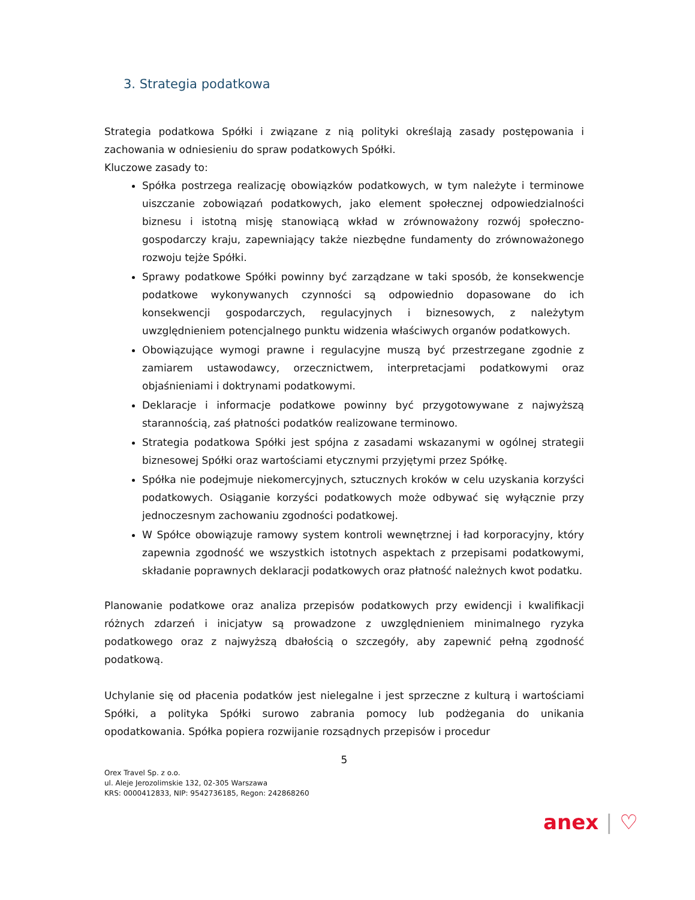3. Strategia podatkowa
Strategia podatkowa Spółki i związane z nią polityki określają zasady postępowania i zachowania w odniesieniu do spraw podatkowych Spółki.
Kluczowe zasady to:
Spółka postrzega realizację obowiązków podatkowych, w tym należyte i terminowe uiszczanie zobowiązań podatkowych, jako element społecznej odpowiedzialności biznesu i istotną misję stanowiącą wkład w zrównoważony rozwój społeczno-gospodarczy kraju, zapewniający także niezbędne fundamenty do zrównoważonego rozwoju tejże Spółki.
Sprawy podatkowe Spółki powinny być zarządzane w taki sposób, że konsekwencje podatkowe wykonywanych czynności są odpowiednio dopasowane do ich konsekwencji gospodarczych, regulacyjnych i biznesowych, z należytym uwzględnieniem potencjalnego punktu widzenia właściwych organów podatkowych.
Obowiązujące wymogi prawne i regulacyjne muszą być przestrzegane zgodnie z zamiarem ustawodawcy, orzecznictwem, interpretacjami podatkowymi oraz objaśnieniami i doktrynami podatkowymi.
Deklaracje i informacje podatkowe powinny być przygotowywane z najwyższą starannością, zaś płatności podatków realizowane terminowo.
Strategia podatkowa Spółki jest spójna z zasadami wskazanymi w ogólnej strategii biznesowej Spółki oraz wartościami etycznymi przyjętymi przez Spółkę.
Spółka nie podejmuje niekomercyjnych, sztucznych kroków w celu uzyskania korzyści podatkowych. Osiąganie korzyści podatkowych może odbywać się wyłącznie przy jednoczesnym zachowaniu zgodności podatkowej.
W Spółce obowiązuje ramowy system kontroli wewnętrznej i ład korporacyjny, który zapewnia zgodność we wszystkich istotnych aspektach z przepisami podatkowymi, składanie poprawnych deklaracji podatkowych oraz płatność należnych kwot podatku.
Planowanie podatkowe oraz analiza przepisów podatkowych przy ewidencji i kwalifikacji różnych zdarzeń i inicjatyw są prowadzone z uwzględnieniem minimalnego ryzyka podatkowego oraz z najwyższą dbałością o szczegóły, aby zapewnić pełną zgodność podatkową.
Uchylanie się od płacenia podatków jest nielegalne i jest sprzeczne z kulturą i wartościami Spółki, a polityka Spółki surowo zabrania pomocy lub podżegania do unikania opodatkowania. Spółka popiera rozwijanie rozsądnych przepisów i procedur
5
Orex Travel Sp. z o.o.
ul. Aleje Jerozolimskie 132, 02-305 Warszawa
KRS: 0000412833, NIP: 9542736185, Regon: 242868260
anex | ♡